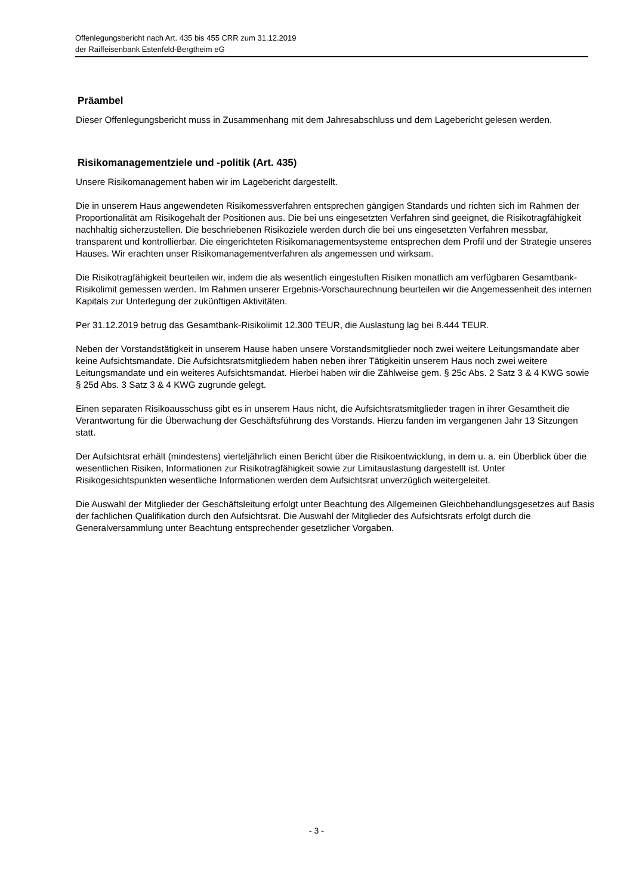Offenlegungsbericht nach Art. 435 bis 455 CRR zum 31.12.2019
der Raiffeisenbank Estenfeld-Bergtheim eG
Präambel
Dieser Offenlegungsbericht muss in Zusammenhang mit dem Jahresabschluss und dem Lagebericht gelesen werden.
Risikomanagementziele und -politik (Art. 435)
Unsere Risikomanagement haben wir im Lagebericht dargestellt.
Die in unserem Haus angewendeten Risikomessverfahren entsprechen gängigen Standards und richten sich im Rahmen der Proportionalität am Risikogehalt der Positionen aus. Die bei uns eingesetzten Verfahren sind geeignet, die Risikotragfähigkeit nachhaltig sicherzustellen. Die beschriebenen Risikoziele werden durch die bei uns eingesetzten Verfahren messbar, transparent und kontrollierbar. Die eingerichteten Risikomanage­mentsysteme entsprechen dem Profil und der Strategie unseres Hauses. Wir erachten unser Risikomanage­mentverfahren als angemessen und wirksam.
Die Risikotragfähigkeit beurteilen wir, indem die als wesentlich eingestuften Risiken monatlich am verfügba­ren Gesamtbank-Risikolimit gemessen werden. Im Rahmen unserer Ergebnis-Vorschaurechnung beurteilen wir die Angemessenheit des internen Kapitals zur Unterlegung der zukünftigen Aktivitäten.
Per 31.12.2019 betrug das Gesamtbank-Risikolimit 12.300 TEUR, die Auslastung lag bei 8.444 TEUR.
Neben der Vorstandstätigkeit in unserem Hause haben unsere Vorstandsmitglieder noch zwei weitere Lei­tungsmandate aber keine Aufsichtsmandate. Die Aufsichtsratsmitgliedern haben neben ihrer Tätigkeitin unse­rem Haus noch zwei weitere Leitungsmandate und ein weiteres Aufsichtsmandat. Hierbei haben wir die Zähl­weise gem. § 25c Abs. 2 Satz 3 & 4 KWG sowie § 25d Abs. 3 Satz 3 & 4 KWG zugrunde gelegt.
Einen separaten Risikoausschuss gibt es in unserem Haus nicht, die Aufsichtsratsmitglieder tragen in ihrer Gesamtheit die Verantwortung für die Überwachung der Geschäftsführung des Vorstands. Hierzu fanden im vergangenen Jahr 13 Sitzungen statt.
Der Aufsichtsrat erhält (mindestens) vierteljährlich einen Bericht über die Risikoentwicklung, in dem u. a. ein Überblick über die wesentlichen Risiken, Informationen zur Risikotragfähigkeit sowie zur Limitauslastung dar­gestellt ist. Unter Risikogesichtspunkten wesentliche Informationen werden dem Aufsichtsrat unverzüglich weitergeleitet.
Die Auswahl der Mitglieder der Geschäftsleitung erfolgt unter Beachtung des Allgemeinen Gleichbehand­lungsgesetzes auf Basis der fachlichen Qualifikation durch den Aufsichtsrat. Die Auswahl der Mitglieder des Aufsichtsrats erfolgt durch die Generalversammlung unter Beachtung entsprechender gesetzlicher Vorgaben.
- 3 -